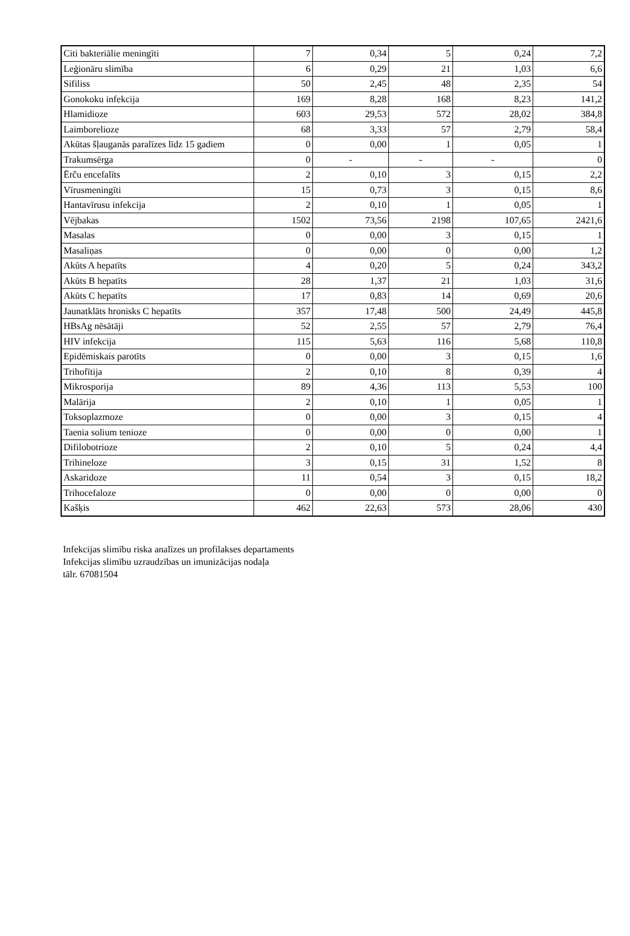| Citi bakteriālie meningīti | 7 | 0,34 | 5 | 0,24 | 7,2 |
| Leģionāru slimība | 6 | 0,29 | 21 | 1,03 | 6,6 |
| Sifiliss | 50 | 2,45 | 48 | 2,35 | 54 |
| Gonokoku infekcija | 169 | 8,28 | 168 | 8,23 | 141,2 |
| Hlamidioze | 603 | 29,53 | 572 | 28,02 | 384,8 |
| Laimborelioze | 68 | 3,33 | 57 | 2,79 | 58,4 |
| Akūtas šļauganās paralīzes līdz 15 gadiem | 0 | 0,00 | 1 | 0,05 | 1 |
| Trakumsērga | 0 | - | - | - | 0 |
| Ērču encefalīts | 2 | 0,10 | 3 | 0,15 | 2,2 |
| Vīrusmeningīti | 15 | 0,73 | 3 | 0,15 | 8,6 |
| Hantavīrusu infekcija | 2 | 0,10 | 1 | 0,05 | 1 |
| Vējbakas | 1502 | 73,56 | 2198 | 107,65 | 2421,6 |
| Masalas | 0 | 0,00 | 3 | 0,15 | 1 |
| Masaliņas | 0 | 0,00 | 0 | 0,00 | 1,2 |
| Akūts A hepatīts | 4 | 0,20 | 5 | 0,24 | 343,2 |
| Akūts B hepatīts | 28 | 1,37 | 21 | 1,03 | 31,6 |
| Akūts C hepatīts | 17 | 0,83 | 14 | 0,69 | 20,6 |
| Jaunatklāts hronisks C hepatīts | 357 | 17,48 | 500 | 24,49 | 445,8 |
| HBsAg nēsātāji | 52 | 2,55 | 57 | 2,79 | 76,4 |
| HIV infekcija | 115 | 5,63 | 116 | 5,68 | 110,8 |
| Epidēmiskais parotīts | 0 | 0,00 | 3 | 0,15 | 1,6 |
| Trihofītija | 2 | 0,10 | 8 | 0,39 | 4 |
| Mikrosporija | 89 | 4,36 | 113 | 5,53 | 100 |
| Malārija | 2 | 0,10 | 1 | 0,05 | 1 |
| Toksoplazmoze | 0 | 0,00 | 3 | 0,15 | 4 |
| Taenia solium tenioze | 0 | 0,00 | 0 | 0,00 | 1 |
| Difilobotrioze | 2 | 0,10 | 5 | 0,24 | 4,4 |
| Trihineloze | 3 | 0,15 | 31 | 1,52 | 8 |
| Askaridoze | 11 | 0,54 | 3 | 0,15 | 18,2 |
| Trihocefaloze | 0 | 0,00 | 0 | 0,00 | 0 |
| Kašķis | 462 | 22,63 | 573 | 28,06 | 430 |
Infekcijas slimību riska analīzes un profilakses departaments
Infekcijas slimību uzraudzības un imunizācijas nodaļa
tālr. 67081504